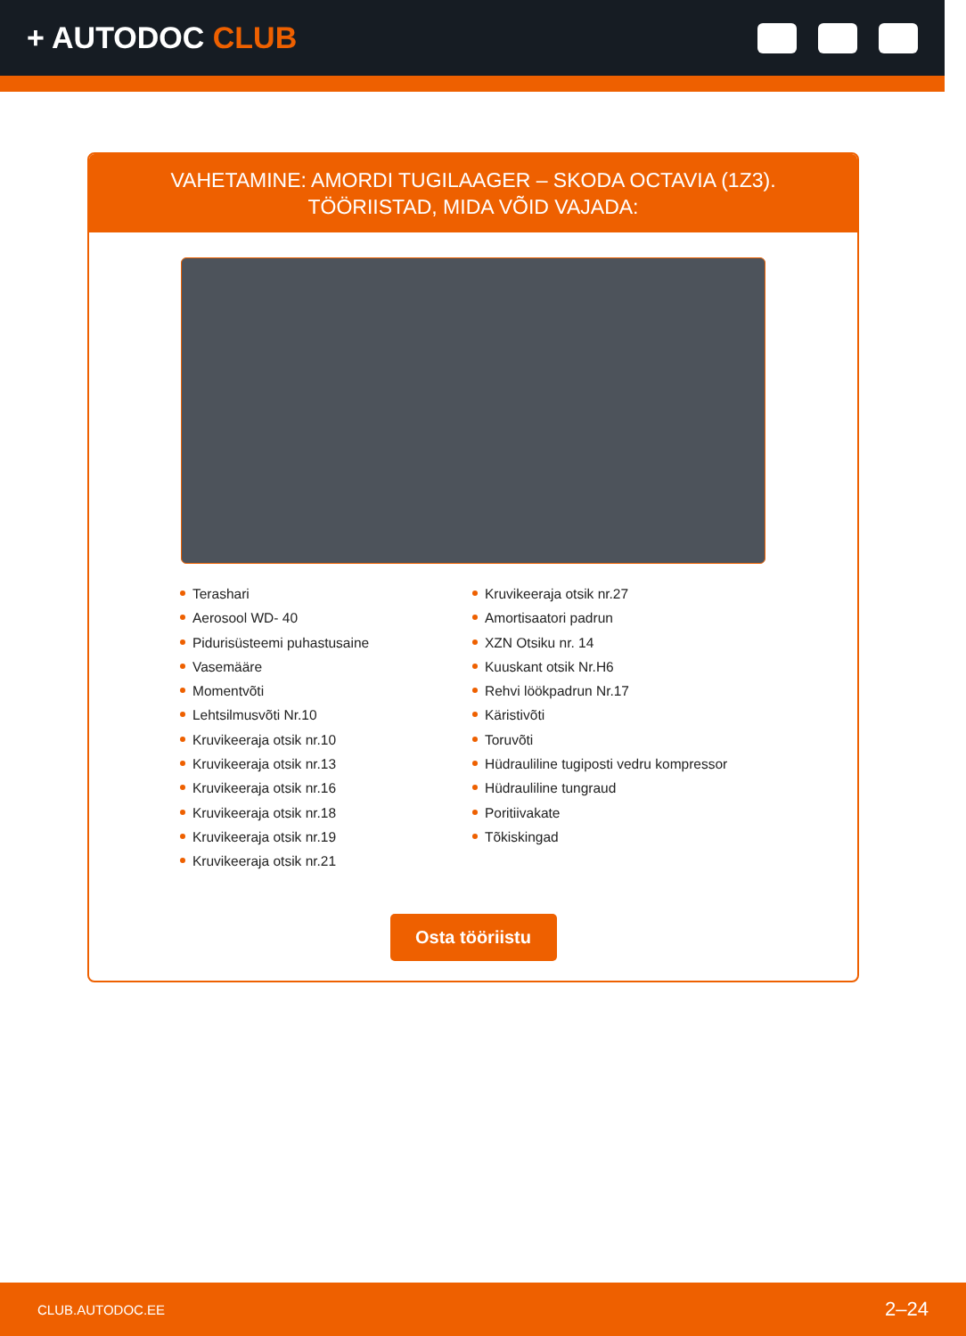+ AUTODOC CLUB
VAHETAMINE: AMORDI TUGILAAGER – SKODA OCTAVIA (1Z3). TÖÖRIISTAD, MIDA VÕID VAJADA:
Terashari
Aerosool WD- 40
Pidurisüsteemi puhastusaine
Vasemääre
Momentvõti
Lehtsilmusvõti Nr.10
Kruvikeeraja otsik nr.10
Kruvikeeraja otsik nr.13
Kruvikeeraja otsik nr.16
Kruvikeeraja otsik nr.18
Kruvikeeraja otsik nr.19
Kruvikeeraja otsik nr.21
Kruvikeeraja otsik nr.27
Amortisaatori padrun
XZN Otsiku nr. 14
Kuuskant otsik Nr.H6
Rehvi löökpadrun Nr.17
Käristivõti
Toruvõti
Hüdrauliline tugiposti vedru kompressor
Hüdrauliline tungraud
Poritiivakate
Tõkiskingad
Osta tööriistu
CLUB.AUTODOC.EE 2–24